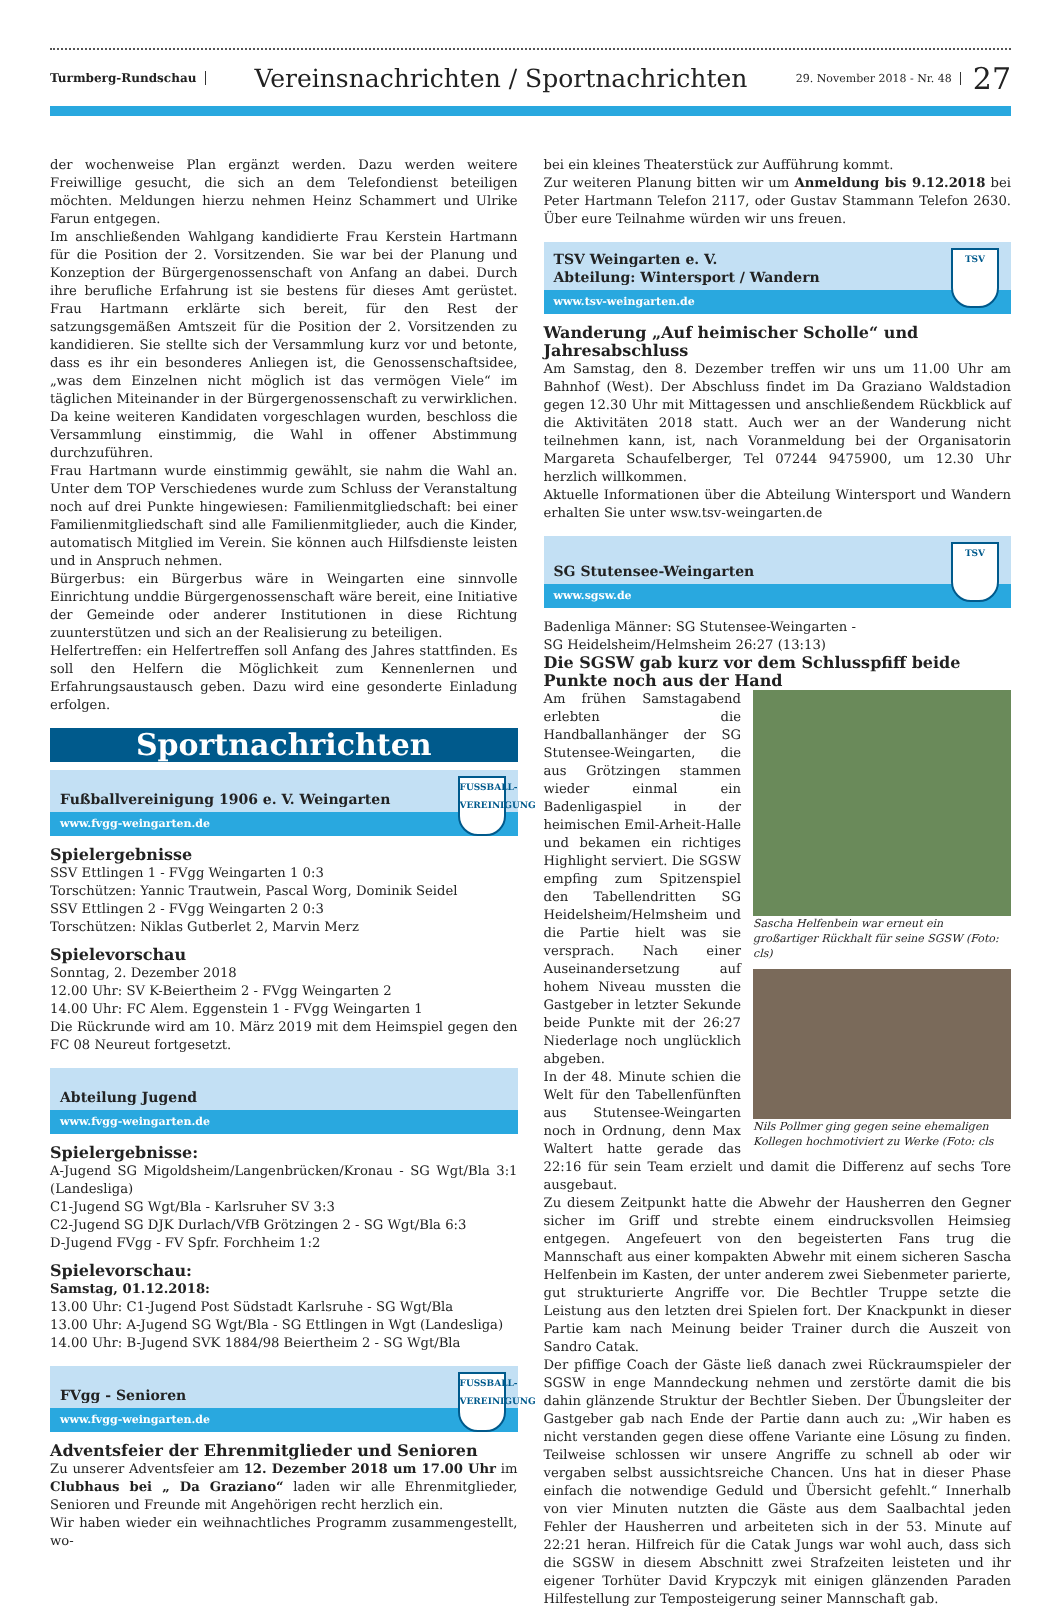Turmberg-Rundschau
Vereinsnachrichten / Sportnachrichten
29. November 2018 - Nr. 48
27
der wochenweise Plan ergänzt werden. Dazu werden weitere Freiwillige gesucht, die sich an dem Telefondienst beteiligen möchten. Meldungen hierzu nehmen Heinz Schammert und Ulrike Farun entgegen.
Im anschließenden Wahlgang kandidierte Frau Kerstein Hartmann für die Position der 2. Vorsitzenden. Sie war bei der Planung und Konzeption der Bürgergenossenschaft von Anfang an dabei. Durch ihre berufliche Erfahrung ist sie bestens für dieses Amt gerüstet. Frau Hartmann erklärte sich bereit, für den Rest der satzungsgemäßen Amtszeit für die Position der 2. Vorsitzenden zu kandidieren. Sie stellte sich der Versammlung kurz vor und betonte, dass es ihr ein besonderes Anliegen ist, die Genossenschaftsidee, „was dem Einzelnen nicht möglich ist das vermögen Viele“ im täglichen Miteinander in der Bürgergenossenschaft zu verwirklichen. Da keine weiteren Kandidaten vorgeschlagen wurden, beschloss die Versammlung einstimmig, die Wahl in offener Abstimmung durchzuführen.
Frau Hartmann wurde einstimmig gewählt, sie nahm die Wahl an. Unter dem TOP Verschiedenes wurde zum Schluss der Veranstaltung noch auf drei Punkte hingewiesen: Familienmitgliedschaft: bei einer Familienmitgliedschaft sind alle Familienmitglieder, auch die Kinder, automatisch Mitglied im Verein. Sie können auch Hilfsdienste leisten und in Anspruch nehmen.
Bürgerbus: ein Bürgerbus wäre in Weingarten eine sinnvolle Einrichtung unddie Bürgergenossenschaft wäre bereit, eine Initiative der Gemeinde oder anderer Institutionen in diese Richtung zuunterstützen und sich an der Realisierung zu beteiligen.
Helfertreffen: ein Helfertreffen soll Anfang des Jahres stattfinden. Es soll den Helfern die Möglichkeit zum Kennenlernen und Erfahrungsaustausch geben. Dazu wird eine gesonderte Einladung erfolgen.
Sportnachrichten
Fußballvereinigung 1906 e. V. Weingarten
www.fvgg-weingarten.de
FUSSBALL-
VEREINIGUNG
Spielergebnisse
SSV Ettlingen 1 - FVgg Weingarten 1 0:3
Torschützen: Yannic Trautwein, Pascal Worg, Dominik Seidel
SSV Ettlingen 2 - FVgg Weingarten 2 0:3
Torschützen: Niklas Gutberlet 2, Marvin Merz
Spielevorschau
Sonntag, 2. Dezember 2018
12.00 Uhr: SV K-Beiertheim 2 - FVgg Weingarten 2
14.00 Uhr: FC Alem. Eggenstein 1 - FVgg Weingarten 1
Die Rückrunde wird am 10. März 2019 mit dem Heimspiel gegen den FC 08 Neureut fortgesetzt.
Abteilung Jugend
www.fvgg-weingarten.de
Spielergebnisse:
A-Jugend SG Migoldsheim/Langenbrücken/Kronau - SG Wgt/Bla 3:1 (Landesliga)
C1-Jugend SG Wgt/Bla - Karlsruher SV 3:3
C2-Jugend SG DJK Durlach/VfB Grötzingen 2 - SG Wgt/Bla 6:3
D-Jugend FVgg - FV Spfr. Forchheim 1:2
Spielevorschau:
Samstag, 01.12.2018:
13.00 Uhr: C1-Jugend Post Südstadt Karlsruhe - SG Wgt/Bla
13.00 Uhr: A-Jugend SG Wgt/Bla - SG Ettlingen in Wgt (Landesliga)
14.00 Uhr: B-Jugend SVK 1884/98 Beiertheim 2 - SG Wgt/Bla
FVgg - Senioren
www.fvgg-weingarten.de
FUSSBALL-
VEREINIGUNG
Adventsfeier der Ehrenmitglieder und Senioren
Zu unserer Adventsfeier am 12. Dezember 2018 um 17.00 Uhr im Clubhaus bei „ Da Graziano“ laden wir alle Ehrenmitglieder, Senioren und Freunde mit Angehörigen recht herzlich ein.
Wir haben wieder ein weihnachtliches Programm zusammengestellt, wo-
bei ein kleines Theaterstück zur Aufführung kommt.
Zur weiteren Planung bitten wir um Anmeldung bis 9.12.2018 bei Peter Hartmann Telefon 2117, oder Gustav Stammann Telefon 2630. Über eure Teilnahme würden wir uns freuen.
TSV Weingarten e. V.
Abteilung: Wintersport / Wandern
www.tsv-weingarten.de
TSV
Wanderung „Auf heimischer Scholle“ und Jahresabschluss
Am Samstag, den 8. Dezember treffen wir uns um 11.00 Uhr am Bahnhof (West). Der Abschluss findet im Da Graziano Waldstadion gegen 12.30 Uhr mit Mittagessen und anschließendem Rückblick auf die Aktivitäten 2018 statt. Auch wer an der Wanderung nicht teilnehmen kann, ist, nach Voranmeldung bei der Organisatorin Margareta Schaufelberger, Tel 07244 9475900, um 12.30 Uhr herzlich willkommen.
Aktuelle Informationen über die Abteilung Wintersport und Wandern erhalten Sie unter wsw.tsv-weingarten.de
SG Stutensee-Weingarten
www.sgsw.de
TSV
Badenliga Männer: SG Stutensee-Weingarten -
SG Heidelsheim/Helmsheim 26:27 (13:13)
Die SGSW gab kurz vor dem Schlusspfiff beide Punkte noch aus der Hand
Sascha Helfenbein war erneut ein großartiger Rückhalt für seine SGSW (Foto: cls)
Nils Pollmer ging gegen seine ehemaligen Kollegen hochmotiviert zu Werke (Foto: cls
Am frühen Samstagabend erlebten die Handballanhänger der SG Stutensee-Weingarten, die aus Grötzingen stammen wieder einmal ein Badenligaspiel in der heimischen Emil-Arheit-Halle und bekamen ein richtiges Highlight serviert. Die SGSW empfing zum Spitzenspiel den Tabellendritten SG Heidelsheim/Helmsheim und die Partie hielt was sie versprach. Nach einer Auseinandersetzung auf hohem Niveau mussten die Gastgeber in letzter Sekunde beide Punkte mit der 26:27 Niederlage noch unglücklich abgeben.
In der 48. Minute schien die Welt für den Tabellenfünften aus Stutensee-Weingarten noch in Ordnung, denn Max Waltert hatte gerade das 22:16 für sein Team erzielt und damit die Differenz auf sechs Tore ausgebaut.
Zu diesem Zeitpunkt hatte die Abwehr der Hausherren den Gegner sicher im Griff und strebte einem eindrucksvollen Heimsieg entgegen. Angefeuert von den begeisterten Fans trug die Mannschaft aus einer kompakten Abwehr mit einem sicheren Sascha Helfenbein im Kasten, der unter anderem zwei Siebenmeter parierte, gut strukturierte Angriffe vor. Die Bechtler Truppe setzte die Leistung aus den letzten drei Spielen fort. Der Knackpunkt in dieser Partie kam nach Meinung beider Trainer durch die Auszeit von Sandro Catak.
Der pfiffige Coach der Gäste ließ danach zwei Rückraumspieler der SGSW in enge Manndeckung nehmen und zerstörte damit die bis dahin glänzende Struktur der Bechtler Sieben. Der Übungsleiter der Gastgeber gab nach Ende der Partie dann auch zu: „Wir haben es nicht verstanden gegen diese offene Variante eine Lösung zu finden. Teilweise schlossen wir unsere Angriffe zu schnell ab oder wir vergaben selbst aussichtsreiche Chancen. Uns hat in dieser Phase einfach die notwendige Geduld und Übersicht gefehlt.“ Innerhalb von vier Minuten nutzten die Gäste aus dem Saalbachtal jeden Fehler der Hausherren und arbeiteten sich in der 53. Minute auf 22:21 heran. Hilfreich für die Catak Jungs war wohl auch, dass sich die SGSW in diesem Abschnitt zwei Strafzeiten leisteten und ihr eigener Torhüter David Krypczyk mit einigen glänzenden Paraden Hilfestellung zur Temposteigerung seiner Mannschaft gab.